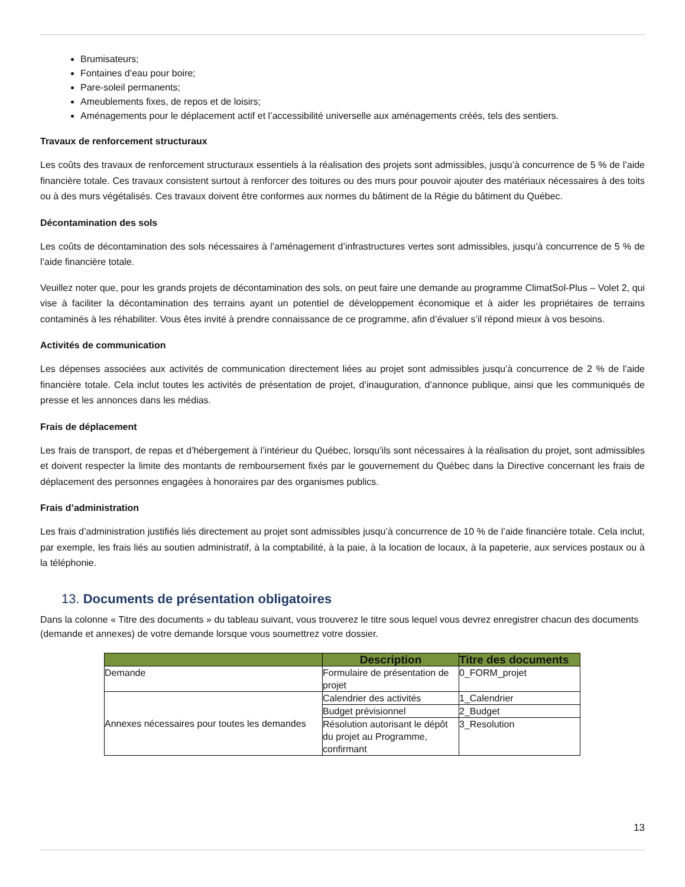Brumisateurs;
Fontaines d’eau pour boire;
Pare-soleil permanents;
Ameublements fixes, de repos et de loisirs;
Aménagements pour le déplacement actif et l’accessibilité universelle aux aménagements créés, tels des sentiers.
Travaux de renforcement structuraux
Les coûts des travaux de renforcement structuraux essentiels à la réalisation des projets sont admissibles, jusqu’à concurrence de 5 % de l’aide financière totale. Ces travaux consistent surtout à renforcer des toitures ou des murs pour pouvoir ajouter des matériaux nécessaires à des toits ou à des murs végétalisés. Ces travaux doivent être conformes aux normes du bâtiment de la Régie du bâtiment du Québec.
Décontamination des sols
Les coûts de décontamination des sols nécessaires à l’aménagement d’infrastructures vertes sont admissibles, jusqu’à concurrence de 5 % de l’aide financière totale.
Veuillez noter que, pour les grands projets de décontamination des sols, on peut faire une demande au programme ClimatSol-Plus – Volet 2, qui vise à faciliter la décontamination des terrains ayant un potentiel de développement économique et à aider les propriétaires de terrains contaminés à les réhabiliter. Vous êtes invité à prendre connaissance de ce programme, afin d’évaluer s’il répond mieux à vos besoins.
Activités de communication
Les dépenses associées aux activités de communication directement liées au projet sont admissibles jusqu’à concurrence de 2 % de l’aide financière totale. Cela inclut toutes les activités de présentation de projet, d’inauguration, d’annonce publique, ainsi que les communiqués de presse et les annonces dans les médias.
Frais de déplacement
Les frais de transport, de repas et d’hébergement à l’intérieur du Québec, lorsqu’ils sont nécessaires à la réalisation du projet, sont admissibles et doivent respecter la limite des montants de remboursement fixés par le gouvernement du Québec dans la Directive concernant les frais de déplacement des personnes engagées à honoraires par des organismes publics.
Frais d’administration
Les frais d’administration justifiés liés directement au projet sont admissibles jusqu’à concurrence de 10 % de l’aide financière totale. Cela inclut, par exemple, les frais liés au soutien administratif, à la comptabilité, à la paie, à la location de locaux, à la papeterie, aux services postaux ou à la téléphonie.
13. Documents de présentation obligatoires
Dans la colonne « Titre des documents » du tableau suivant, vous trouverez le titre sous lequel vous devrez enregistrer chacun des documents (demande et annexes) de votre demande lorsque vous soumettrez votre dossier.
| | Description | Titre des documents |
| --- | --- | --- |
| Demande | Formulaire de présentation de projet | 0_FORM_projet |
| Annexes nécessaires pour toutes les demandes | Calendrier des activités | 1_Calendrier |
| | Budget prévisionnel | 2_Budget |
| | Résolution autorisant le dépôt du projet au Programme, confirmant | 3_Resolution |
13